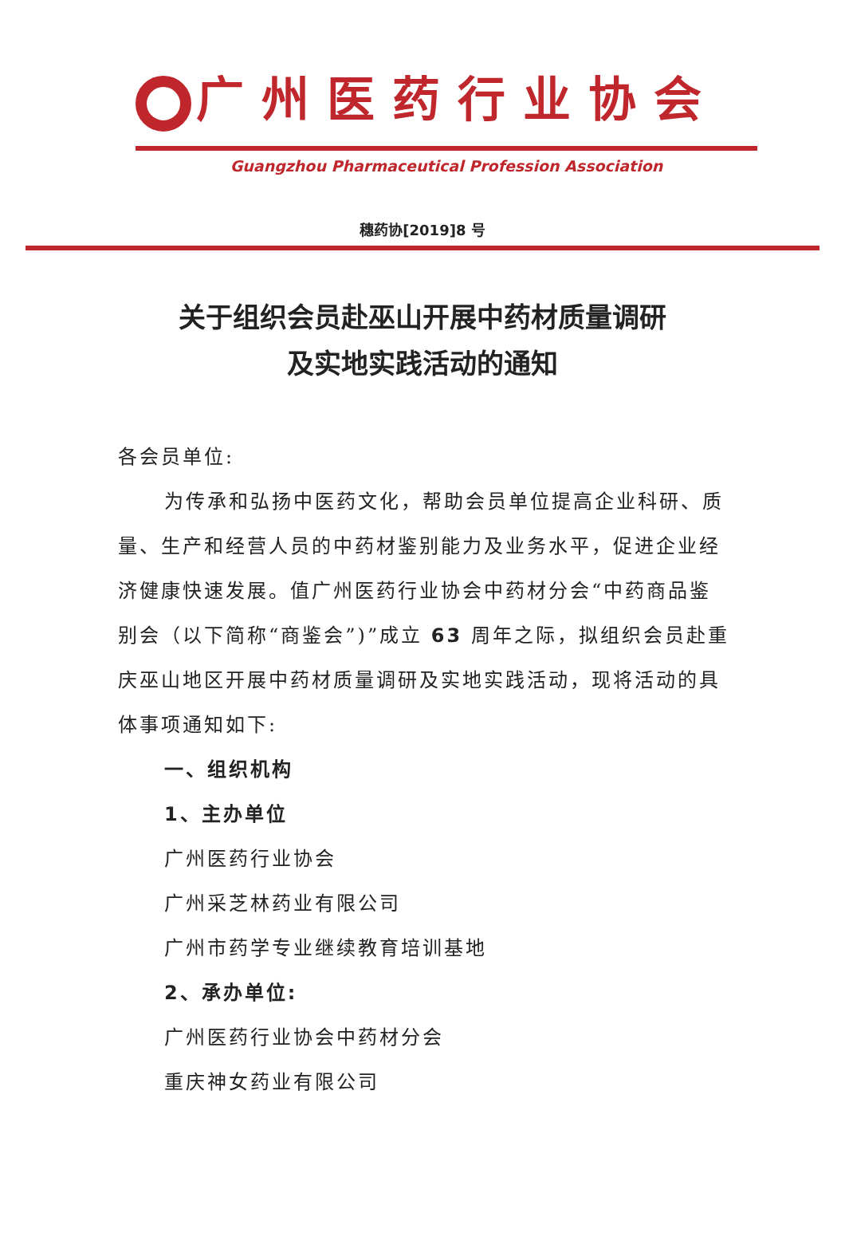广州医药行业协会
Guangzhou Pharmaceutical Profession Association
穗药协[2019]8 号
关于组织会员赴巫山开展中药材质量调研
及实地实践活动的通知
各会员单位:
为传承和弘扬中医药文化，帮助会员单位提高企业科研、质量、生产和经营人员的中药材鉴别能力及业务水平，促进企业经济健康快速发展。值广州医药行业协会中药材分会“中药商品鉴别会（以下简称“商鉴会”)”成立 63 周年之际，拟组织会员赴重庆巫山地区开展中药材质量调研及实地实践活动，现将活动的具体事项通知如下:
一、组织机构
1、主办单位
广州医药行业协会
广州采芝林药业有限公司
广州市药学专业继续教育培训基地
2、承办单位:
广州医药行业协会中药材分会
重庆神女药业有限公司